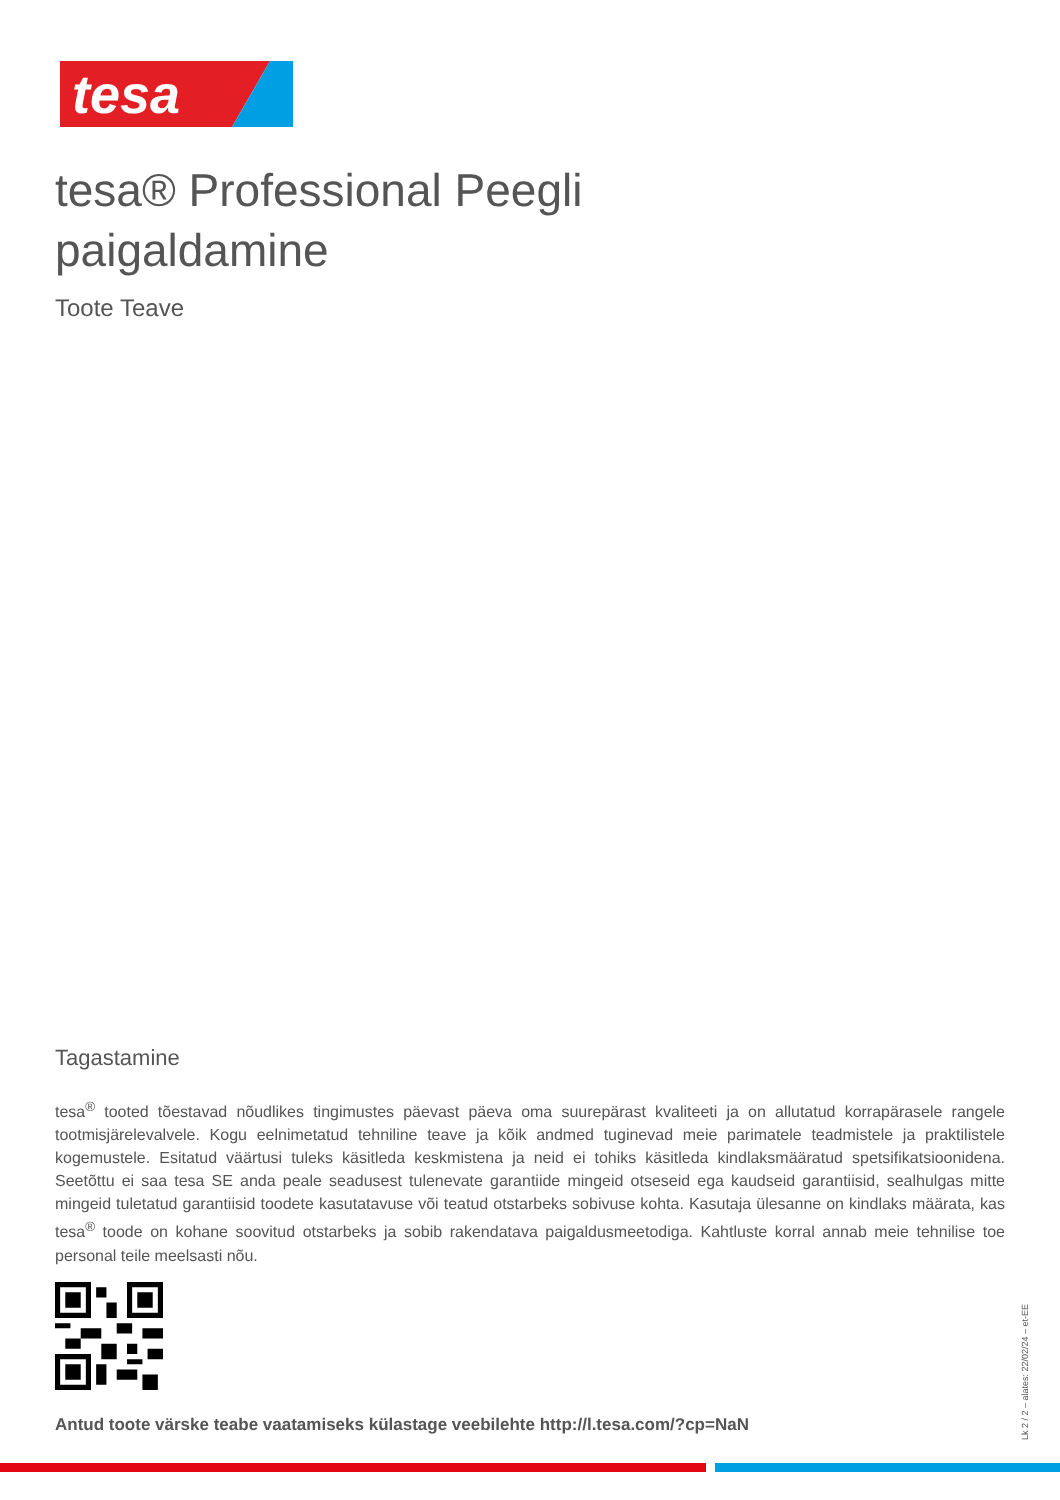tesa
tesa® Professional Peegli
paigaldamine
Toote Teave
Tagastamine
tesa<sup>®</sup> tooted tõestavad nõudlikes tingimustes päevast päeva oma suurepärast kvaliteeti ja on allutatud korrapärasele rangele tootmisjärelevalvele. Kogu eelnimetatud tehniline teave ja kõik andmed tuginevad meie parimatele teadmistele ja praktilistele kogemustele. Esitatud väärtusi tuleks käsitleda keskmistena ja neid ei tohiks käsitleda kindlaksmääratud spetsifikatsioonidena. Seetõttu ei saa tesa SE anda peale seadusest tulenevate garantiide mingeid otseseid ega kaudseid garantiisid, sealhulgas mitte mingeid tuletatud garantiisid toodete kasutatavuse või teatud otstarbeks sobivuse kohta. Kasutaja ülesanne on kindlaks määrata, kas tesa<sup>®</sup> toode on kohane soovitud otstarbeks ja sobib rakendatava paigaldusmeetodiga. Kahtluste korral annab meie tehnilise toe personal teile meelsasti nõu.
Antud toote värske teabe vaatamiseks külastage veebilehte http://l.tesa.com/?cp=NaN
Lk 2 / 2 – alates: 22/02/24 – et-EE